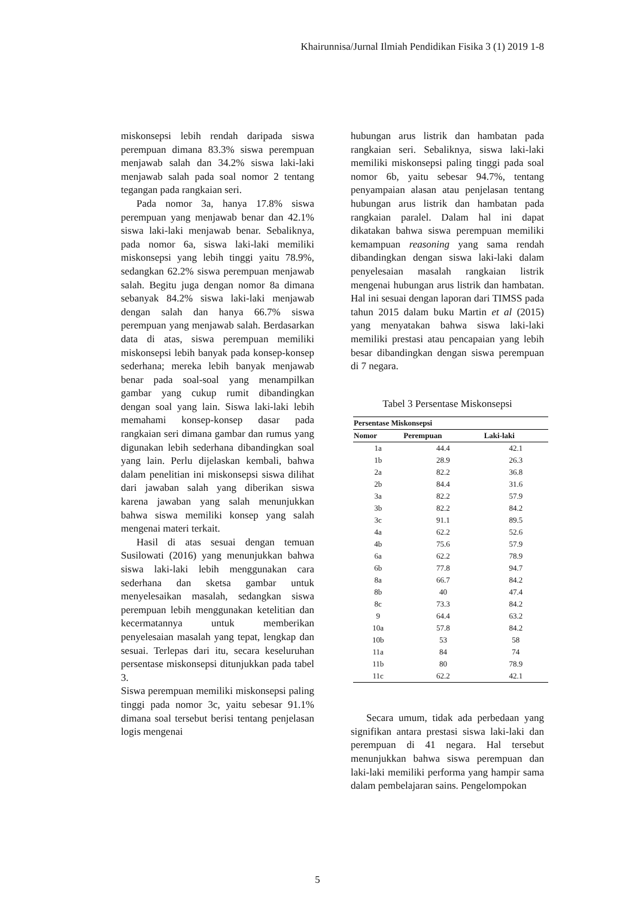Khairunnisa/Jurnal Ilmiah Pendidikan Fisika 3 (1) 2019 1-8
miskonsepsi lebih rendah daripada siswa perempuan dimana 83.3% siswa perempuan menjawab salah dan 34.2% siswa laki-laki menjawab salah pada soal nomor 2 tentang tegangan pada rangkaian seri.
Pada nomor 3a, hanya 17.8% siswa perempuan yang menjawab benar dan 42.1% siswa laki-laki menjawab benar. Sebaliknya, pada nomor 6a, siswa laki-laki memiliki miskonsepsi yang lebih tinggi yaitu 78.9%, sedangkan 62.2% siswa perempuan menjawab salah. Begitu juga dengan nomor 8a dimana sebanyak 84.2% siswa laki-laki menjawab dengan salah dan hanya 66.7% siswa perempuan yang menjawab salah. Berdasarkan data di atas, siswa perempuan memiliki miskonsepsi lebih banyak pada konsep-konsep sederhana; mereka lebih banyak menjawab benar pada soal-soal yang menampilkan gambar yang cukup rumit dibandingkan dengan soal yang lain. Siswa laki-laki lebih memahami konsep-konsep dasar pada rangkaian seri dimana gambar dan rumus yang digunakan lebih sederhana dibandingkan soal yang lain. Perlu dijelaskan kembali, bahwa dalam penelitian ini miskonsepsi siswa dilihat dari jawaban salah yang diberikan siswa karena jawaban yang salah menunjukkan bahwa siswa memiliki konsep yang salah mengenai materi terkait.
Hasil di atas sesuai dengan temuan Susilowati (2016) yang menunjukkan bahwa siswa laki-laki lebih menggunakan cara sederhana dan sketsa gambar untuk menyelesaikan masalah, sedangkan siswa perempuan lebih menggunakan ketelitian dan kecermatannya untuk memberikan penyelesaian masalah yang tepat, lengkap dan sesuai. Terlepas dari itu, secara keseluruhan persentase miskonsepsi ditunjukkan pada tabel 3.
Siswa perempuan memiliki miskonsepsi paling tinggi pada nomor 3c, yaitu sebesar 91.1% dimana soal tersebut berisi tentang penjelasan logis mengenai
hubungan arus listrik dan hambatan pada rangkaian seri. Sebaliknya, siswa laki-laki memiliki miskonsepsi paling tinggi pada soal nomor 6b, yaitu sebesar 94.7%, tentang penyampaian alasan atau penjelasan tentang hubungan arus listrik dan hambatan pada rangkaian paralel. Dalam hal ini dapat dikatakan bahwa siswa perempuan memiliki kemampuan reasoning yang sama rendah dibandingkan dengan siswa laki-laki dalam penyelesaian masalah rangkaian listrik mengenai hubungan arus listrik dan hambatan. Hal ini sesuai dengan laporan dari TIMSS pada tahun 2015 dalam buku Martin et al (2015) yang menyatakan bahwa siswa laki-laki memiliki prestasi atau pencapaian yang lebih besar dibandingkan dengan siswa perempuan di 7 negara.
Tabel 3 Persentase Miskonsepsi
| Persentase Miskonsepsi | | |
| --- | --- | --- |
| Nomor | Perempuan | Laki-laki |
| 1a | 44.4 | 42.1 |
| 1b | 28.9 | 26.3 |
| 2a | 82.2 | 36.8 |
| 2b | 84.4 | 31.6 |
| 3a | 82.2 | 57.9 |
| 3b | 82.2 | 84.2 |
| 3c | 91.1 | 89.5 |
| 4a | 62.2 | 52.6 |
| 4b | 75.6 | 57.9 |
| 6a | 62.2 | 78.9 |
| 6b | 77.8 | 94.7 |
| 8a | 66.7 | 84.2 |
| 8b | 40 | 47.4 |
| 8c | 73.3 | 84.2 |
| 9 | 64.4 | 63.2 |
| 10a | 57.8 | 84.2 |
| 10b | 53 | 58 |
| 11a | 84 | 74 |
| 11b | 80 | 78.9 |
| 11c | 62.2 | 42.1 |
Secara umum, tidak ada perbedaan yang signifikan antara prestasi siswa laki-laki dan perempuan di 41 negara. Hal tersebut menunjukkan bahwa siswa perempuan dan laki-laki memiliki performa yang hampir sama dalam pembelajaran sains. Pengelompokan
5